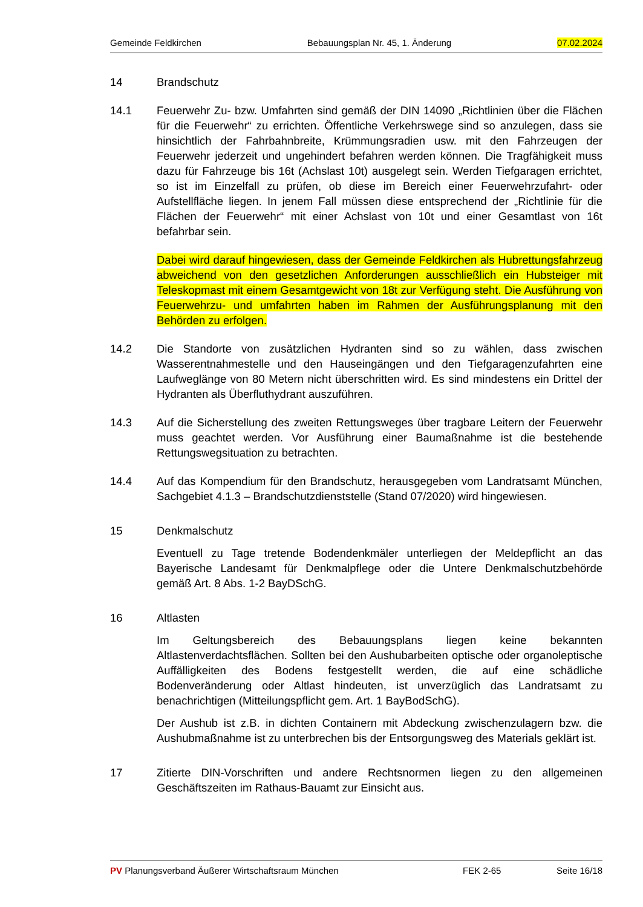Gemeinde Feldkirchen Bebauungsplan Nr. 45, 1. Änderung 07.02.2024
14 Brandschutz
14.1 Feuerwehr Zu- bzw. Umfahrten sind gemäß der DIN 14090 „Richtlinien über die Flächen für die Feuerwehr“ zu errichten. Öffentliche Verkehrswege sind so anzulegen, dass sie hinsichtlich der Fahrbahnbreite, Krümmungsradien usw. mit den Fahrzeugen der Feuerwehr jederzeit und ungehindert befahren werden können. Die Tragfähigkeit muss dazu für Fahrzeuge bis 16t (Achslast 10t) ausgelegt sein. Werden Tiefgaragen errichtet, so ist im Einzelfall zu prüfen, ob diese im Bereich einer Feuerwehrzufahrt- oder Aufstellfläche liegen. In jenem Fall müssen diese entsprechend der „Richtlinie für die Flächen der Feuerwehr“ mit einer Achslast von 10t und einer Gesamtlast von 16t befahrbar sein.
Dabei wird darauf hingewiesen, dass der Gemeinde Feldkirchen als Hubrettungsfahrzeug abweichend von den gesetzlichen Anforderungen ausschließlich ein Hubsteiger mit Teleskopmast mit einem Gesamtgewicht von 18t zur Verfügung steht. Die Ausführung von Feuerwehrzu- und umfahrten haben im Rahmen der Ausführungsplanung mit den Behörden zu erfolgen.
14.2 Die Standorte von zusätzlichen Hydranten sind so zu wählen, dass zwischen Wasserentnahmestelle und den Hauseingängen und den Tiefgaragenzufahrten eine Laufweglänge von 80 Metern nicht überschritten wird. Es sind mindestens ein Drittel der Hydranten als Überfluthydrant auszuführen.
14.3 Auf die Sicherstellung des zweiten Rettungsweges über tragbare Leitern der Feuerwehr muss geachtet werden. Vor Ausführung einer Baumaßnahme ist die bestehende Rettungswegsituation zu betrachten.
14.4 Auf das Kompendium für den Brandschutz, herausgegeben vom Landratsamt München, Sachgebiet 4.1.3 – Brandschutzdienststelle (Stand 07/2020) wird hingewiesen.
15 Denkmalschutz
Eventuell zu Tage tretende Bodendenkmäler unterliegen der Meldepflicht an das Bayerische Landesamt für Denkmalpflege oder die Untere Denkmalschutzbehörde gemäß Art. 8 Abs. 1-2 BayDSchG.
16 Altlasten
Im Geltungsbereich des Bebauungsplans liegen keine bekannten Altlastenverdachtsflächen. Sollten bei den Aushubarbeiten optische oder organoleptische Auffälligkeiten des Bodens festgestellt werden, die auf eine schädliche Bodenveränderung oder Altlast hindeuten, ist unverzüglich das Landratsamt zu benachrichtigen (Mitteilungspflicht gem. Art. 1 BayBodSchG).
Der Aushub ist z.B. in dichten Containern mit Abdeckung zwischenzulagern bzw. die Aushubmaßnahme ist zu unterbrechen bis der Entsorgungsweg des Materials geklärt ist.
17 Zitierte DIN-Vorschriften und andere Rechtsnormen liegen zu den allgemeinen Geschäftszeiten im Rathaus-Bauamt zur Einsicht aus.
PV Planungsverband Äußerer Wirtschaftsraum München FEK 2-65 Seite 16/18